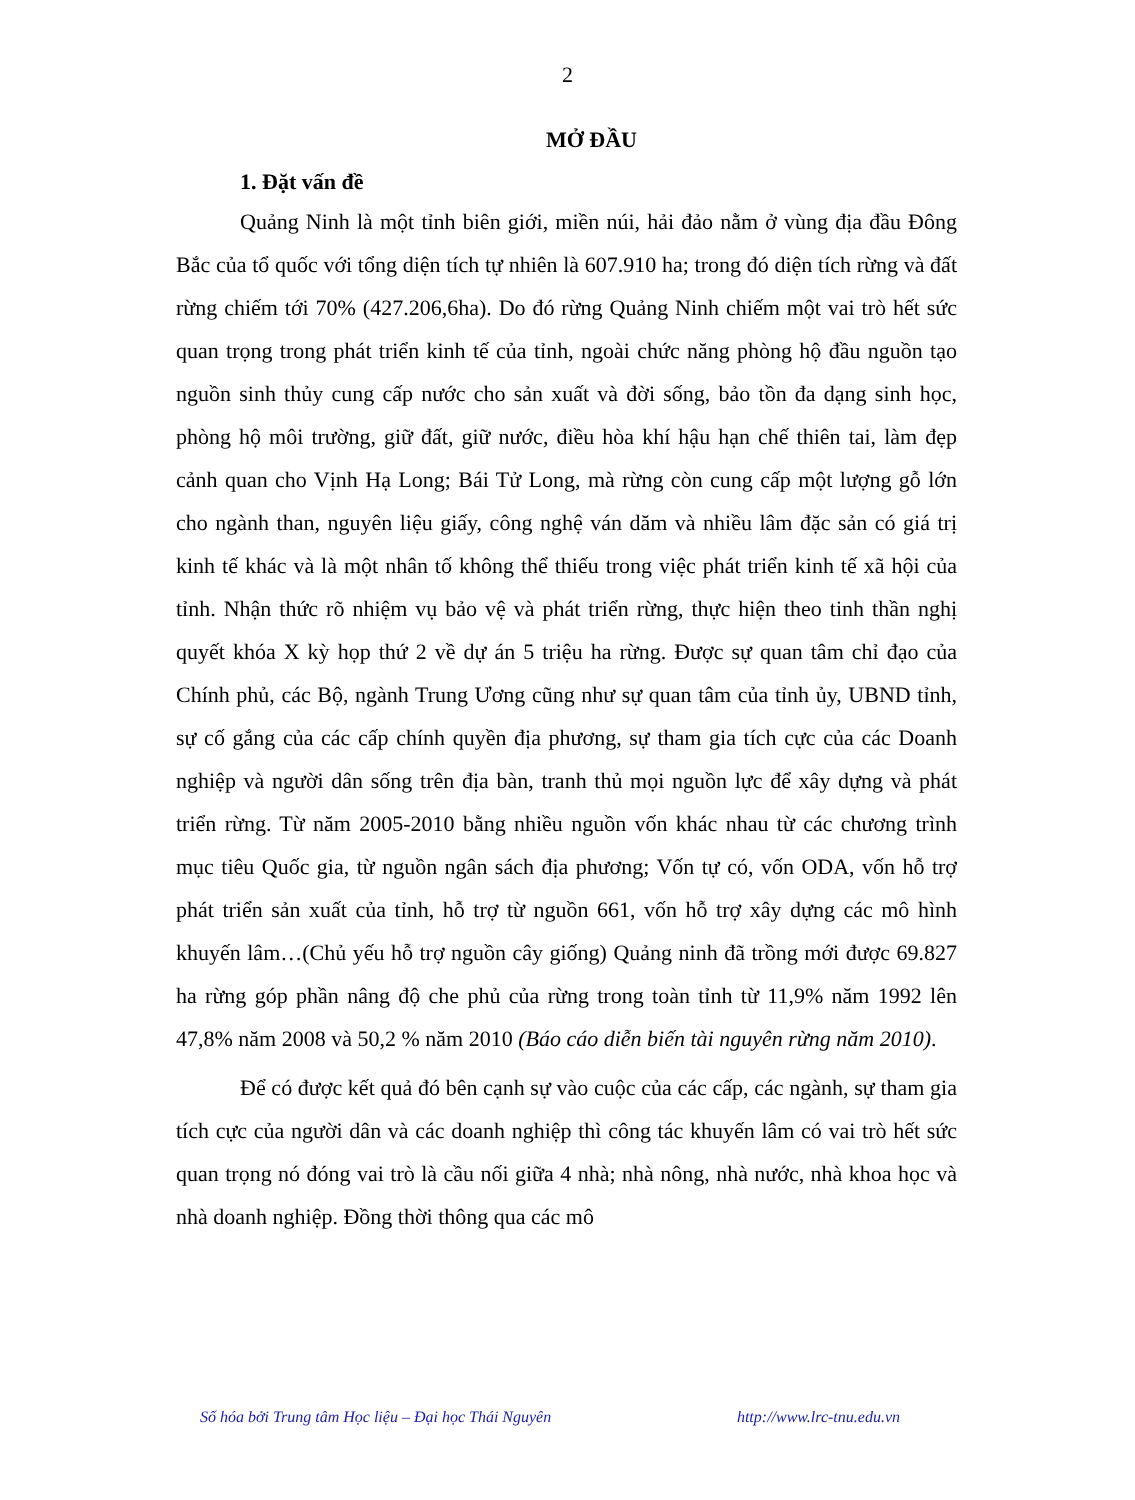2
MỞ ĐẦU
1. Đặt vấn đề
Quảng Ninh là một tỉnh biên giới, miền núi, hải đảo nằm ở vùng địa đầu Đông Bắc của tổ quốc với tổng diện tích tự nhiên là 607.910 ha; trong đó diện tích rừng và đất rừng chiếm tới 70% (427.206,6ha). Do đó rừng Quảng Ninh chiếm một vai trò hết sức quan trọng trong phát triển kinh tế của tỉnh, ngoài chức năng phòng hộ đầu nguồn tạo nguồn sinh thủy cung cấp nước cho sản xuất và đời sống, bảo tồn đa dạng sinh học, phòng hộ môi trường, giữ đất, giữ nước, điều hòa khí hậu hạn chế thiên tai, làm đẹp cảnh quan cho Vịnh Hạ Long; Bái Tử Long, mà rừng còn cung cấp một lượng gỗ lớn cho ngành than, nguyên liệu giấy, công nghệ ván dăm và nhiều lâm đặc sản có giá trị kinh tế khác và là một nhân tố không thể thiếu trong việc phát triển kinh tế xã hội của tỉnh. Nhận thức rõ nhiệm vụ bảo vệ và phát triển rừng, thực hiện theo tinh thần nghị quyết khóa X kỳ họp thứ 2 về dự án 5 triệu ha rừng. Được sự quan tâm chỉ đạo của Chính phủ, các Bộ, ngành Trung Ương cũng như sự quan tâm của tỉnh ủy, UBND tỉnh, sự cố gắng của các cấp chính quyền địa phương, sự tham gia tích cực của các Doanh nghiệp và người dân sống trên địa bàn, tranh thủ mọi nguồn lực để xây dựng và phát triển rừng. Từ năm 2005-2010 bằng nhiều nguồn vốn khác nhau từ các chương trình mục tiêu Quốc gia, từ nguồn ngân sách địa phương; Vốn tự có, vốn ODA, vốn hỗ trợ phát triển sản xuất của tỉnh, hỗ trợ từ nguồn 661, vốn hỗ trợ xây dựng các mô hình khuyến lâm…(Chủ yếu hỗ trợ nguồn cây giống) Quảng ninh đã trồng mới được 69.827 ha rừng góp phần nâng độ che phủ của rừng trong toàn tỉnh từ 11,9% năm 1992 lên 47,8% năm 2008 và 50,2 % năm 2010 (Báo cáo diễn biến tài nguyên rừng năm 2010).
Để có được kết quả đó bên cạnh sự vào cuộc của các cấp, các ngành, sự tham gia tích cực của người dân và các doanh nghiệp thì công tác khuyến lâm có vai trò hết sức quan trọng nó đóng vai trò là cầu nối giữa 4 nhà; nhà nông, nhà nước, nhà khoa học và nhà doanh nghiệp. Đồng thời thông qua các mô
Số hóa bởi Trung tâm Học liệu – Đại học Thái Nguyên http://www.lrc-tnu.edu.vn